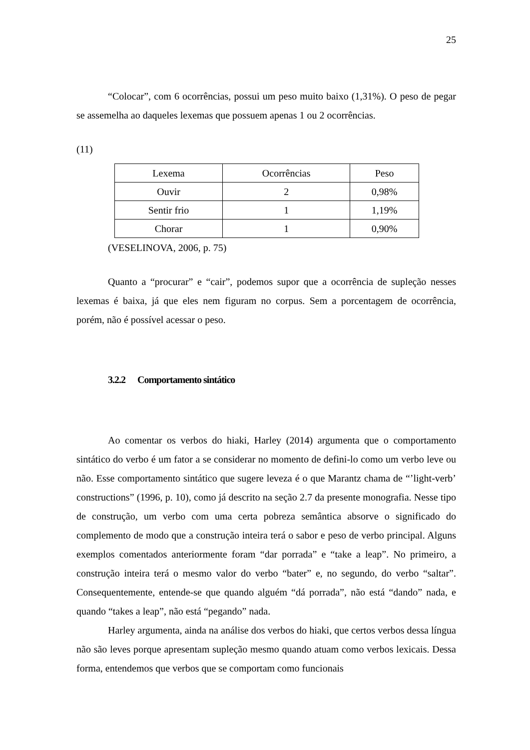25
“Colocar”, com 6 ocorrências, possui um peso muito baixo (1,31%). O peso de pegar se assemelha ao daqueles lexemas que possuem apenas 1 ou 2 ocorrências.
(11)
| Lexema | Ocorrências | Peso |
| Ouvir | 2 | 0,98% |
| Sentir frio | 1 | 1,19% |
| Chorar | 1 | 0,90% |
(VESELINOVA, 2006, p. 75)
Quanto a “procurar” e “cair”, podemos supor que a ocorrência de supleção nesses lexemas é baixa, já que eles nem figuram no corpus. Sem a porcentagem de ocorrência, porém, não é possível acessar o peso.
3.2.2 Comportamento sintático
Ao comentar os verbos do hiaki, Harley (2014) argumenta que o comportamento sintático do verbo é um fator a se considerar no momento de defini-lo como um verbo leve ou não. Esse comportamento sintático que sugere leveza é o que Marantz chama de “’light-verb’ constructions” (1996, p. 10), como já descrito na seção 2.7 da presente monografia. Nesse tipo de construção, um verbo com uma certa pobreza semântica absorve o significado do complemento de modo que a construção inteira terá o sabor e peso de verbo principal. Alguns exemplos comentados anteriormente foram “dar porrada” e “take a leap”. No primeiro, a construção inteira terá o mesmo valor do verbo “bater” e, no segundo, do verbo “saltar”. Consequentemente, entende-se que quando alguém “dá porrada”, não está “dando” nada, e quando “takes a leap”, não está “pegando” nada.
Harley argumenta, ainda na análise dos verbos do hiaki, que certos verbos dessa língua não são leves porque apresentam supleção mesmo quando atuam como verbos lexicais. Dessa forma, entendemos que verbos que se comportam como funcionais